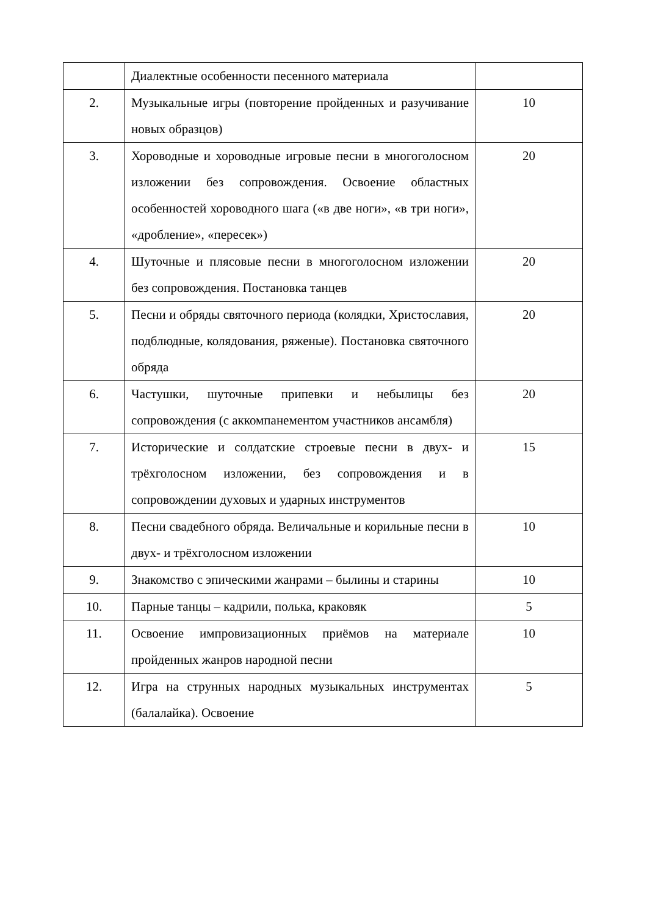| | Диалектные особенности песенного материала | |
| 2. | Музыкальные игры (повторение пройденных и разучивание новых образцов) | 10 |
| 3. | Хороводные и хороводные игровые песни в многоголосном изложении без сопровождения. Освоение областных особенностей хороводного шага («в две ноги», «в три ноги», «дробление», «пересек») | 20 |
| 4. | Шуточные и плясовые песни в многоголосном изложении без сопровождения. Постановка танцев | 20 |
| 5. | Песни и обряды святочного периода (колядки, Христославия, подблюдные, колядования, ряженые). Постановка святочного обряда | 20 |
| 6. | Частушки, шуточные припевки и небылицы без сопровождения (с аккомпанементом участников ансамбля) | 20 |
| 7. | Исторические и солдатские строевые песни в двух- и трёхголосном изложении, без сопровождения и в сопровождении духовых и ударных инструментов | 15 |
| 8. | Песни свадебного обряда. Величальные и корильные песни в двух- и трёхголосном изложении | 10 |
| 9. | Знакомство с эпическими жанрами – былины и старины | 10 |
| 10. | Парные танцы – кадрили, полька, краковяк | 5 |
| 11. | Освоение импровизационных приёмов на материале пройденных жанров народной песни | 10 |
| 12. | Игра на струнных народных музыкальных инструментах (балалайка). Освоение | 5 |